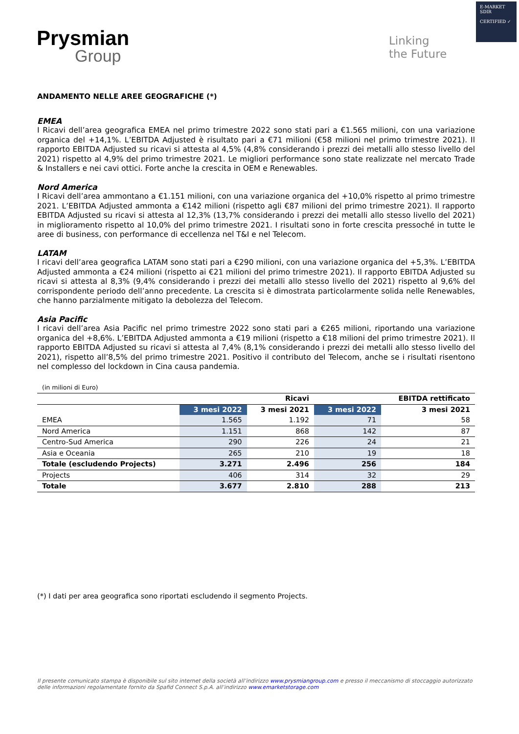Prysmian
Group
Linking
the Future
E-MARKET
SDIR
CERTIFIED ✓
ANDAMENTO NELLE AREE GEOGRAFICHE (*)
EMEA
I Ricavi dell’area geografica EMEA nel primo trimestre 2022 sono stati pari a €1.565 milioni, con una variazione organica del +14,1%. L’EBITDA Adjusted è risultato pari a €71 milioni (€58 milioni nel primo trimestre 2021). Il rapporto EBITDA Adjusted su ricavi si attesta al 4,5% (4,8% considerando i prezzi dei metalli allo stesso livello del 2021) rispetto al 4,9% del primo trimestre 2021. Le migliori performance sono state realizzate nel mercato Trade & Installers e nei cavi ottici. Forte anche la crescita in OEM e Renewables.
Nord America
I Ricavi dell’area ammontano a €1.151 milioni, con una variazione organica del +10,0% rispetto al primo trimestre 2021. L’EBITDA Adjusted ammonta a €142 milioni (rispetto agli €87 milioni del primo trimestre 2021). Il rapporto EBITDA Adjusted su ricavi si attesta al 12,3% (13,7% considerando i prezzi dei metalli allo stesso livello del 2021) in miglioramento rispetto al 10,0% del primo trimestre 2021. I risultati sono in forte crescita pressoché in tutte le aree di business, con performance di eccellenza nel T&I e nel Telecom.
LATAM
I ricavi dell’area geografica LATAM sono stati pari a €290 milioni, con una variazione organica del +5,3%. L’EBITDA Adjusted ammonta a €24 milioni (rispetto ai €21 milioni del primo trimestre 2021). Il rapporto EBITDA Adjusted su ricavi si attesta al 8,3% (9,4% considerando i prezzi dei metalli allo stesso livello del 2021) rispetto al 9,6% del corrispondente periodo dell’anno precedente. La crescita si è dimostrata particolarmente solida nelle Renewables, che hanno parzialmente mitigato la debolezza del Telecom.
Asia Pacific
I ricavi dell’area Asia Pacific nel primo trimestre 2022 sono stati pari a €265 milioni, riportando una variazione organica del +8,6%. L’EBITDA Adjusted ammonta a €19 milioni (rispetto a €18 milioni del primo trimestre 2021). Il rapporto EBITDA Adjusted su ricavi si attesta al 7,4% (8,1% considerando i prezzi dei metalli allo stesso livello del 2021), rispetto all’8,5% del primo trimestre 2021. Positivo il contributo del Telecom, anche se i risultati risentono nel complesso del lockdown in Cina causa pandemia.
(in milioni di Euro)
| | | Ricavi | | EBITDA rettificato |
| --- | --- | --- | --- | --- |
| | 3 mesi 2022 | 3 mesi 2021 | 3 mesi 2022 | 3 mesi 2021 |
| EMEA | 1.565 | 1.192 | 71 | 58 |
| Nord America | 1.151 | 868 | 142 | 87 |
| Centro-Sud America | 290 | 226 | 24 | 21 |
| Asia e Oceania | 265 | 210 | 19 | 18 |
| Totale (escludendo Projects) | 3.271 | 2.496 | 256 | 184 |
| Projects | 406 | 314 | 32 | 29 |
| Totale | 3.677 | 2.810 | 288 | 213 |
(*) I dati per area geografica sono riportati escludendo il segmento Projects.
Il presente comunicato stampa è disponibile sul sito internet della società all’indirizzo www.prysmiangroup.com e presso il meccanismo di stoccaggio autorizzato delle informazioni regolamentate fornito da Spafid Connect S.p.A. all’indirizzo www.emarketstorage.com